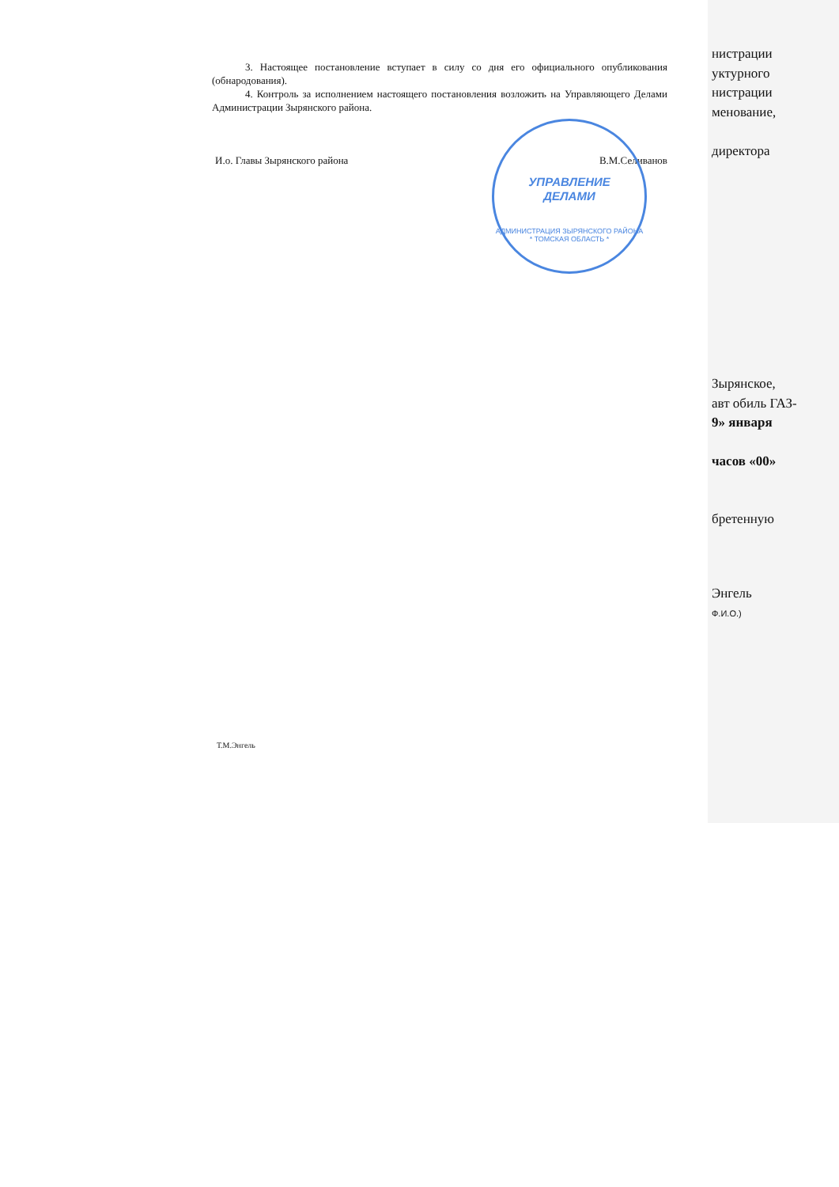3. Настоящее постановление вступает в силу со дня его официального опубликования (обнародования).
4. Контроль за исполнением настоящего постановления возложить на Управляющего Делами Администрации Зырянского района.
И.о. Главы Зырянского района В.М.Селиванов
Т.М.Энгель
УПРАВЛЕНИЕ
ДЕЛАМИ
АДМИНИСТРАЦИЯ ЗЫРЯНСКОГО РАЙОНА * ТОМСКАЯ ОБЛАСТЬ *
нистрации
уктурного
нистрации
менование,
директора
Зырянское,
авт обиль ГАЗ-
9» января
часов «00»
бретенную
Энгель
Ф.И.О.)